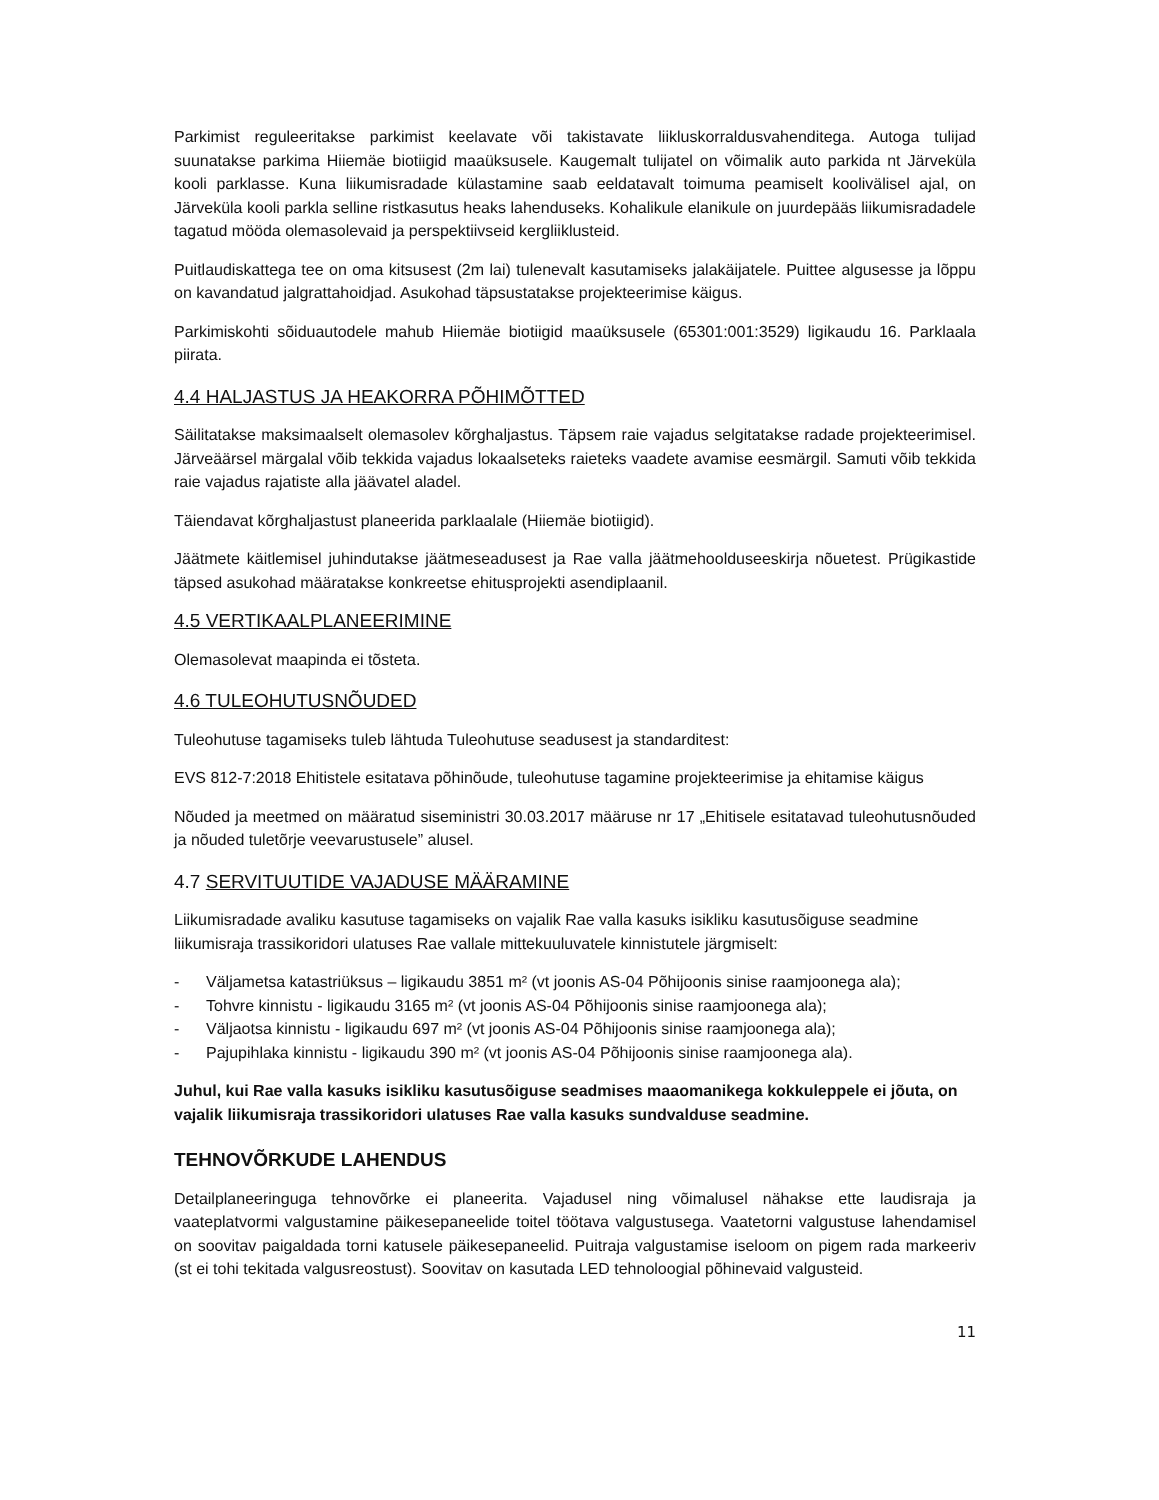Parkimist reguleeritakse parkimist keelavate või takistavate liikluskorraldusvahenditega. Autoga tulijad suunatakse parkima Hiiemäe biotiigid maaüksusele. Kaugemalt tulijatel on võimalik auto parkida nt Järveküla kooli parklasse. Kuna liikumisradade külastamine saab eeldatavalt toimuma peamiselt koolivälisel ajal, on Järveküla kooli parkla selline ristkasutus heaks lahenduseks. Kohalikule elanikule on juurdepääs liikumisradadele tagatud mööda olemasolevaid ja perspektiivseid kergliiklusteid.
Puitlaudiskattega tee on oma kitsusest (2m lai) tulenevalt kasutamiseks jalakäijatele. Puittee algusesse ja lõppu on kavandatud jalgrattahoidjad. Asukohad täpsustatakse projekteerimise käigus.
Parkimiskohti sõiduautodele mahub Hiiemäe biotiigid maaüksusele (65301:001:3529) ligikaudu 16. Parklaala piirata.
4.4 HALJASTUS JA HEAKORRA PÕHIMÕTTED
Säilitatakse maksimaalselt olemasolev kõrghaljastus. Täpsem raie vajadus selgitatakse radade projekteerimisel. Järveäärsel märgalal võib tekkida vajadus lokaalseteks raieteks vaadete avamise eesmärgil. Samuti võib tekkida raie vajadus rajatiste alla jäävatel aladel.
Täiendavat kõrghaljastust planeerida parklaalale (Hiiemäe biotiigid).
Jäätmete käitlemisel juhindutakse jäätmeseadusest ja Rae valla jäätmehoolduseeskirja nõuetest. Prügikastide täpsed asukohad määratakse konkreetse ehitusprojekti asendiplaanil.
4.5 VERTIKAALPLANEERIMINE
Olemasolevat maapinda ei tõsteta.
4.6 TULEOHUTUSNÕUDED
Tuleohutuse tagamiseks tuleb lähtuda Tuleohutuse seadusest ja standarditest:
EVS 812-7:2018 Ehitistele esitatava põhinõude, tuleohutuse tagamine projekteerimise ja ehitamise käigus
Nõuded ja meetmed on määratud siseministri 30.03.2017 määruse nr 17 „Ehitisele esitatavad tuleohutusnõuded ja nõuded tuletõrje veevarustusele” alusel.
4.7 SERVITUUTIDE VAJADUSE MÄÄRAMINE
Liikumisradade avaliku kasutuse tagamiseks on vajalik Rae valla kasuks isikliku kasutusõiguse seadmine liikumisraja trassikoridori ulatuses Rae vallale mittekuuluvatele kinnistutele järgmiselt:
- Väljametsa katastriüksus – ligikaudu 3851 m² (vt joonis AS-04 Põhijoonis sinise raamjoonega ala);
- Tohvre kinnistu - ligikaudu 3165 m² (vt joonis AS-04 Põhijoonis sinise raamjoonega ala);
- Väljaotsa kinnistu - ligikaudu 697 m² (vt joonis AS-04 Põhijoonis sinise raamjoonega ala);
- Pajupihlaka kinnistu - ligikaudu 390 m² (vt joonis AS-04 Põhijoonis sinise raamjoonega ala).
Juhul, kui Rae valla kasuks isikliku kasutusõiguse seadmises maaomanikega kokkuleppele ei jõuta, on vajalik liikumisraja trassikoridori ulatuses Rae valla kasuks sundvalduse seadmine.
TEHNOVÕRKUDE LAHENDUS
Detailplaneeringuga tehnovõrke ei planeerita. Vajadusel ning võimalusel nähakse ette laudisraja ja vaateplatvormi valgustamine päikesepaneelide toitel töötava valgustusega. Vaatetorni valgustuse lahendamisel on soovitav paigaldada torni katusele päikesepaneelid. Puitraja valgustamise iseloom on pigem rada markeeriv (st ei tohi tekitada valgusreostust). Soovitav on kasutada LED tehnoloogial põhinevaid valgusteid.
11